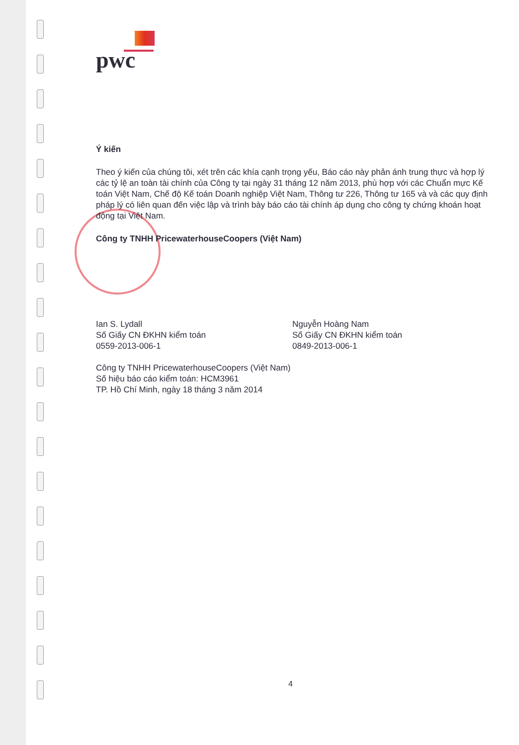pwc
Ý kiến
Theo ý kiến của chúng tôi, xét trên các khía cạnh trọng yếu, Báo cáo này phản ánh trung thực và hợp lý các tỷ lệ an toàn tài chính của Công ty tại ngày 31 tháng 12 năm 2013, phù hợp với các Chuẩn mực Kế toán Việt Nam, Chế độ Kế toán Doanh nghiệp Việt Nam, Thông tư 226, Thông tư 165 và và các quy định pháp lý có liên quan đến việc lập và trình bày báo cáo tài chính áp dụng cho công ty chứng khoán hoạt động tại Việt Nam.
Công ty TNHH PricewaterhouseCoopers (Việt Nam)
Ian S. Lydall
Số Giấy CN ĐKHN kiểm toán
0559-2013-006-1
Nguyễn Hoàng Nam
Số Giấy CN ĐKHN kiểm toán
0849-2013-006-1
Công ty TNHH PricewaterhouseCoopers (Việt Nam)
Số hiệu báo cáo kiểm toán: HCM3961
TP. Hồ Chí Minh, ngày 18 tháng 3 năm 2014
4